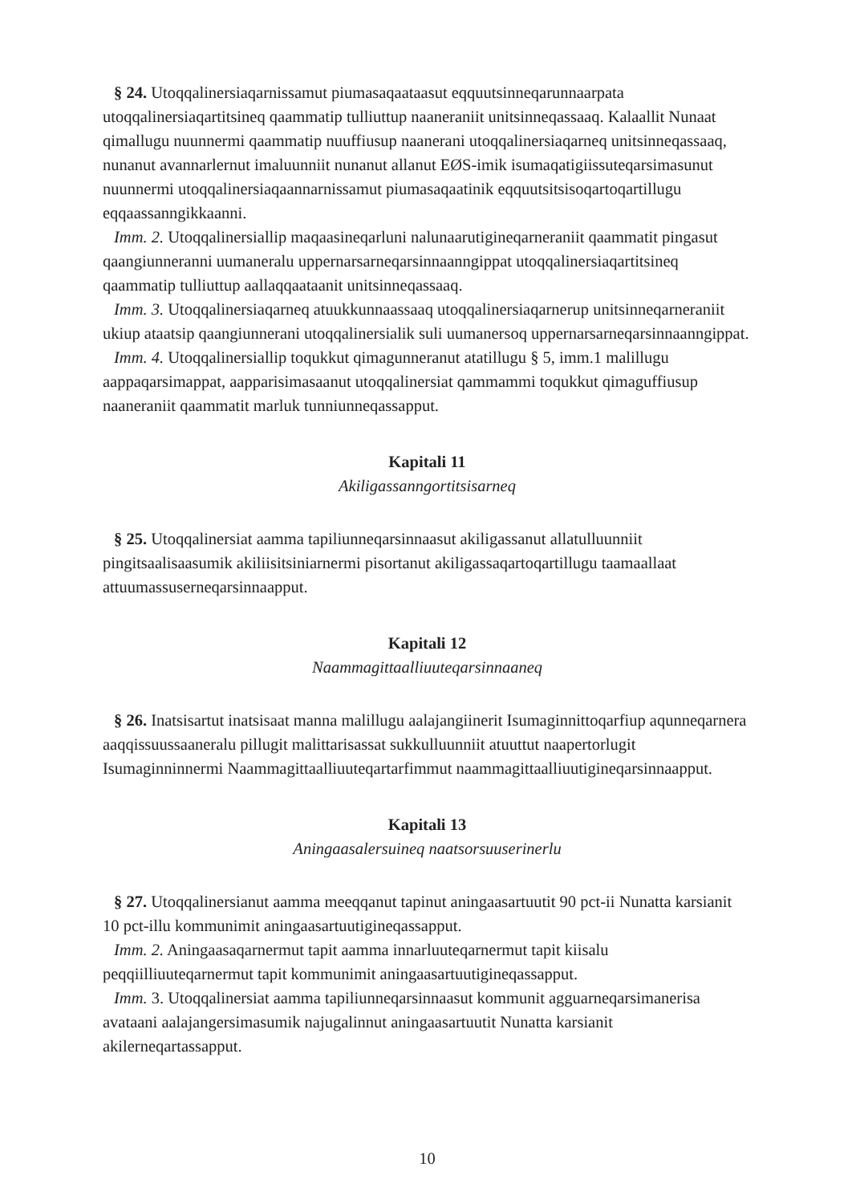§ 24. Utoqqalinersiaqarnissamut piumasaqaataasut eqquutsinneqarunnaarpata utoqqalinersiaqartitsineq qaammatip tulliuttup naaneraniit unitsinneqassaaq. Kalaallit Nunaat qimallugu nuunnermi qaammatip nuuffiusup naanerani utoqqalinersiaqarneq unitsinneqassaaq, nunanut avannarlernut imaluunniit nunanut allanut EØS-imik isumaqatigiissuteqarsimasunut nuunnermi utoqqalinersiaqaannarnissamut piumasaqaatinik eqquutsitsisoqartoqartillugu eqqaassanngikkaanni.
Imm. 2. Utoqqalinersiallip maqaasineqarluni nalunaarutigineqarneraniit qaammatit pingasut qaangiunneranni uumaneralu uppernarsarneqarsinnaanngippat utoqqalinersiaqartitsineq qaammatip tulliuttup aallaqqaataanit unitsinneqassaaq.
Imm. 3. Utoqqalinersiaqarneq atuukkunnaassaaq utoqqalinersiaqarnerup unitsinneqarneraniit ukiup ataatsip qaangiunnerani utoqqalinersialik suli uumanersoq uppernarsarneqarsinnaanngippat.
Imm. 4. Utoqqalinersiallip toqukkut qimagunneranut atatillugu § 5, imm.1 malillugu aappaqarsimappat, aapparisimasaanut utoqqalinersiat qammammi toqukkut qimaguffiusup naaneraniit qaammatit marluk tunniunneqassapput.
Kapitali 11
Akiligassanngortitsisarneq
§ 25. Utoqqalinersiat aamma tapiliunneqarsinnaasut akiligassanut allatulluunniit pingitsaalisaasumik akiliisitsiniarnermi pisortanut akiligassaqartoqartillugu taamaallaat attuumassuserneqarsinnaapput.
Kapitali 12
Naammagittaalliuuteqarsinnaaneq
§ 26. Inatsisartut inatsisaat manna malillugu aalajangiinerit Isumaginnittoqarfiup aqunneqarnera aaqqissuussaaneralu pillugit malittarisassat sukkulluunniit atuuttut naapertorlugit Isumaginninnermi Naammagittaalliuuteqartarfimmut naammagittaalliuutigineqarsinnaapput.
Kapitali 13
Aningaasalersuineq naatsorsuuserinerlu
§ 27. Utoqqalinersianut aamma meeqqanut tapinut aningaasartuutit 90 pct-ii Nunatta karsianit 10 pct-illu kommunimit aningaasartuutigineqassapput.
Imm. 2. Aningaasaqarnermut tapit aamma innarluuteqarnermut tapit kiisalu peqqiilliuuteqarnermut tapit kommunimit aningaasartuutigineqassapput.
Imm. 3. Utoqqalinersiat aamma tapiliunneqarsinnaasut kommunit agguarneqarsimanerisa avataani aalajangersimasumik najugalinnut aningaasartuutit Nunatta karsianit akilerneqartassapput.
10